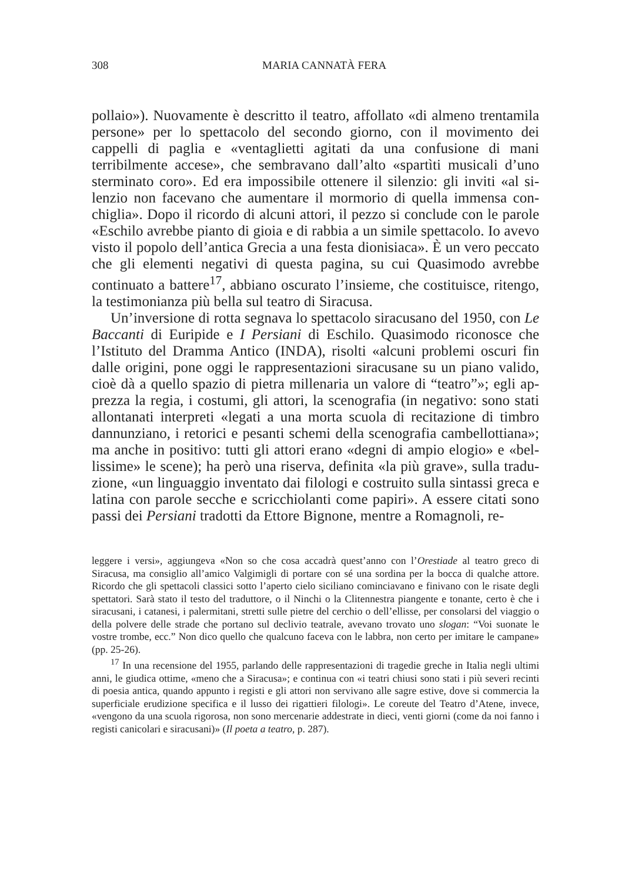308 MARIA CANNATÀ FERA
pollaio»). Nuovamente è descritto il teatro, affollato «di almeno trenta­mila persone» per lo spettacolo del secondo giorno, con il movimento dei cappelli di paglia e «ventaglietti agitati da una confusione di mani terribilmente accese», che sembravano dall’alto «spartìti musicali d’uno sterminato coro». Ed era impossibile ottenere il silenzio: gli inviti «al si­lenzio non facevano che aumentare il mormorio di quella immensa con­chiglia». Dopo il ricordo di alcuni attori, il pezzo si conclude con le parole «Eschilo avrebbe pianto di gioia e di rabbia a un simile spettacolo. Io avevo visto il popolo dell’antica Grecia a una festa dionisiaca». È un vero peccato che gli elementi negativi di questa pagina, su cui Quasi­modo avrebbe continuato a battere<sup>17</sup>, abbiano oscurato l’insieme, che costituisce, ritengo, la testimonianza più bella sul teatro di Siracusa.
Un’inversione di rotta segnava lo spettacolo siracusano del 1950, con Le Baccanti di Euripide e I Persiani di Eschilo. Quasimodo riconosce che l’Istituto del Dramma Antico (INDA), risolti «alcuni problemi oscuri fin dalle origini, pone oggi le rappresentazioni siracusane su un piano valido, cioè dà a quello spazio di pietra millenaria un valore di “teatro”»; egli ap­prezza la regia, i costumi, gli attori, la scenografia (in negativo: sono stati allontanati interpreti «legati a una morta scuola di recitazione di timbro dannunziano, i retorici e pesanti schemi della scenografia cambellottiana»; ma anche in positivo: tutti gli attori erano «degni di ampio elogio» e «bel­lissime» le scene); ha però una riserva, definita «la più grave», sulla tradu­zione, «un linguaggio inventato dai filologi e costruito sulla sintassi greca e latina con parole secche e scricchiolanti come papiri». A essere citati so­no passi dei Persiani tradotti da Ettore Bignone, mentre a Romagnoli, re-
leggere i versi», aggiungeva «Non so che cosa accadrà quest’anno con l’Orestiade al teatro greco di Siracusa, ma consiglio all’amico Valgimigli di portare con sé una sordina per la bocca di qualche attore. Ricordo che gli spettacoli classici sotto l’aperto cielo siciliano co­minciavano e finivano con le risate degli spettatori. Sarà stato il testo del traduttore, o il Ninchi o la Clitennestra piangente e tonante, certo è che i siracusani, i catanesi, i paler­mitani, stretti sulle pietre del cerchio o dell’ellisse, per consolarsi del viaggio o della polvere delle strade che portano sul declivio teatrale, avevano trovato uno slogan: “Voi suonate le vostre trombe, ecc.” Non dico quello che qualcuno faceva con le labbra, non certo per imitare le campane» (pp. 25-26).
<sup>17</sup> In una recensione del 1955, parlando delle rappresentazioni di tragedie greche in Italia negli ultimi anni, le giudica ottime, «meno che a Siracusa»; e continua con «i teatri chiusi sono stati i più severi recinti di poesia antica, quando appunto i registi e gli attori non servivano alle sagre estive, dove si commercia la superficiale erudizione specifica e il lusso dei rigattieri filologi». Le coreute del Teatro d’Atene, invece, «vengono da una scuola rigorosa, non sono mercenarie addestrate in dieci, venti giorni (come da noi fanno i registi canicolari e siracusani)» (Il poeta a teatro, p. 287).